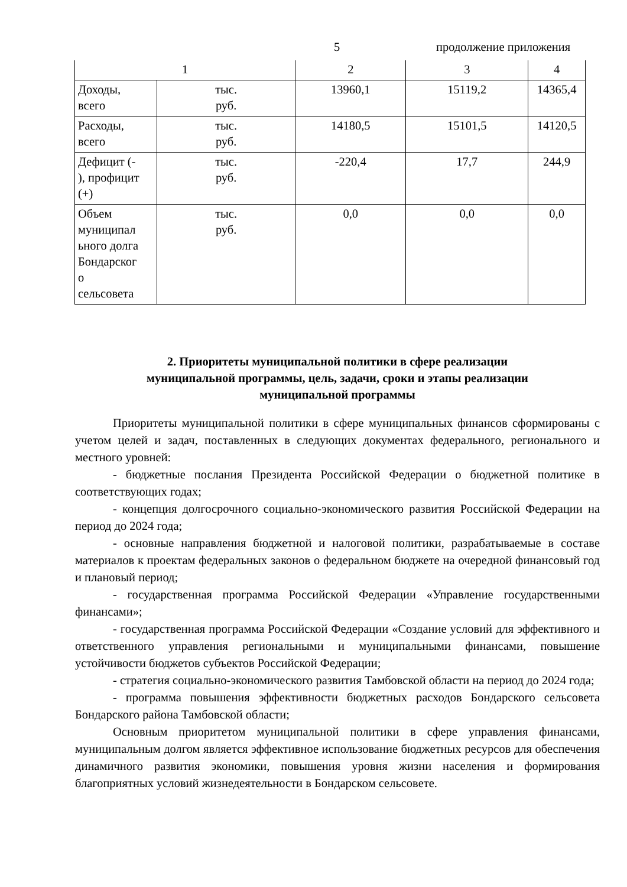5 продолжение приложения
| 1 | | 2 | 3 | 4 |
| --- | --- | --- | --- | --- |
| Доходы, всего | тыс. руб. | 13960,1 | 15119,2 | 14365,4 |
| Расходы, всего | тыс. руб. | 14180,5 | 15101,5 | 14120,5 |
| Дефицит (- ), профицит (+) | тыс. руб. | -220,4 | 17,7 | 244,9 |
| Объем муниципал ьного долга Бондарског о сельсовета | тыс. руб. | 0,0 | 0,0 | 0,0 |
2. Приоритеты муниципальной политики в сфере реализации
муниципальной программы, цель, задачи, сроки и этапы реализации
муниципальной программы
Приоритеты муниципальной политики в сфере муниципальных финансов сформированы с учетом целей и задач, поставленных в следующих документах федерального, регионального и местного уровней:
- бюджетные послания Президента Российской Федерации о бюджетной политике в соответствующих годах;
- концепция долгосрочного социально-экономического развития Российской Федерации на период до 2024 года;
- основные направления бюджетной и налоговой политики, разрабатываемые в составе материалов к проектам федеральных законов о федеральном бюджете на очередной финансовый год и плановый период;
- государственная программа Российской Федерации «Управление государственными финансами»;
- государственная программа Российской Федерации «Создание условий для эффективного и ответственного управления региональными и муниципальными финансами, повышение устойчивости бюджетов субъектов Российской Федерации;
- стратегия социально-экономического развития Тамбовской области на период до 2024 года;
- программа повышения эффективности бюджетных расходов Бондарского сельсовета Бондарского района Тамбовской области;
Основным приоритетом муниципальной политики в сфере управления финансами, муниципальным долгом является эффективное использование бюджетных ресурсов для обеспечения динамичного развития экономики, повышения уровня жизни населения и формирования благоприятных условий жизнедеятельности в Бондарском сельсовете.